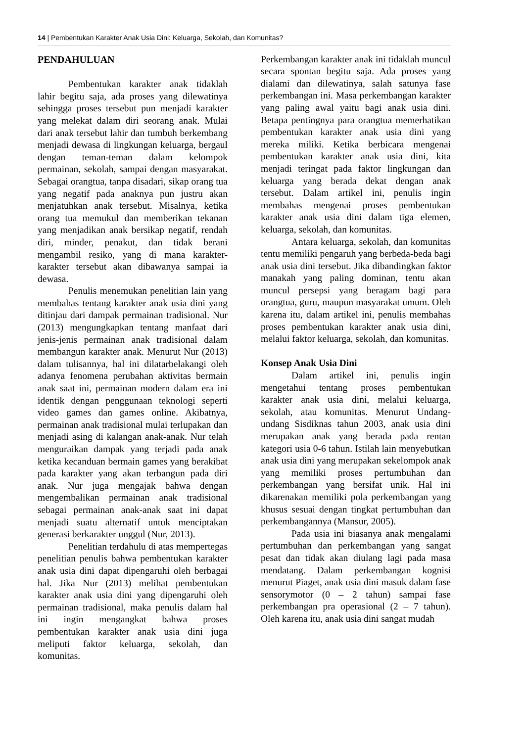14 | Pembentukan Karakter Anak Usia Dini: Keluarga, Sekolah, dan Komunitas?
PENDAHULUAN
Pembentukan karakter anak tidaklah lahir begitu saja, ada proses yang dilewatinya sehingga proses tersebut pun menjadi karakter yang melekat dalam diri seorang anak. Mulai dari anak tersebut lahir dan tumbuh berkembang menjadi dewasa di lingkungan keluarga, bergaul dengan teman-teman dalam kelompok permainan, sekolah, sampai dengan masyarakat. Sebagai orangtua, tanpa disadari, sikap orang tua yang negatif pada anaknya pun justru akan menjatuhkan anak tersebut. Misalnya, ketika orang tua memukul dan memberikan tekanan yang menjadikan anak bersikap negatif, rendah diri, minder, penakut, dan tidak berani mengambil resiko, yang di mana karakter-karakter tersebut akan dibawanya sampai ia dewasa.
Penulis menemukan penelitian lain yang membahas tentang karakter anak usia dini yang ditinjau dari dampak permainan tradisional. Nur (2013) mengungkapkan tentang manfaat dari jenis-jenis permainan anak tradisional dalam membangun karakter anak. Menurut Nur (2013) dalam tulisannya, hal ini dilatarbelakangi oleh adanya fenomena perubahan aktivitas bermain anak saat ini, permainan modern dalam era ini identik dengan penggunaan teknologi seperti video games dan games online. Akibatnya, permainan anak tradisional mulai terlupakan dan menjadi asing di kalangan anak-anak. Nur telah menguraikan dampak yang terjadi pada anak ketika kecanduan bermain games yang berakibat pada karakter yang akan terbangun pada diri anak. Nur juga mengajak bahwa dengan mengembalikan permainan anak tradisional sebagai permainan anak-anak saat ini dapat menjadi suatu alternatif untuk menciptakan generasi berkarakter unggul (Nur, 2013).
Penelitian terdahulu di atas mempertegas penelitian penulis bahwa pembentukan karakter anak usia dini dapat dipengaruhi oleh berbagai hal. Jika Nur (2013) melihat pembentukan karakter anak usia dini yang dipengaruhi oleh permainan tradisional, maka penulis dalam hal ini ingin mengangkat bahwa proses pembentukan karakter anak usia dini juga meliputi faktor keluarga, sekolah, dan komunitas.
Perkembangan karakter anak ini tidaklah muncul secara spontan begitu saja. Ada proses yang dialami dan dilewatinya, salah satunya fase perkembangan ini. Masa perkembangan karakter yang paling awal yaitu bagi anak usia dini. Betapa pentingnya para orangtua memerhatikan pembentukan karakter anak usia dini yang mereka miliki. Ketika berbicara mengenai pembentukan karakter anak usia dini, kita menjadi teringat pada faktor lingkungan dan keluarga yang berada dekat dengan anak tersebut. Dalam artikel ini, penulis ingin membahas mengenai proses pembentukan karakter anak usia dini dalam tiga elemen, keluarga, sekolah, dan komunitas.
Antara keluarga, sekolah, dan komunitas tentu memiliki pengaruh yang berbeda-beda bagi anak usia dini tersebut. Jika dibandingkan faktor manakah yang paling dominan, tentu akan muncul persepsi yang beragam bagi para orangtua, guru, maupun masyarakat umum. Oleh karena itu, dalam artikel ini, penulis membahas proses pembentukan karakter anak usia dini, melalui faktor keluarga, sekolah, dan komunitas.
Konsep Anak Usia Dini
Dalam artikel ini, penulis ingin mengetahui tentang proses pembentukan karakter anak usia dini, melalui keluarga, sekolah, atau komunitas. Menurut Undang-undang Sisdiknas tahun 2003, anak usia dini merupakan anak yang berada pada rentan kategori usia 0-6 tahun. Istilah lain menyebutkan anak usia dini yang merupakan sekelompok anak yang memiliki proses pertumbuhan dan perkembangan yang bersifat unik. Hal ini dikarenakan memiliki pola perkembangan yang khusus sesuai dengan tingkat pertumbuhan dan perkembangannya (Mansur, 2005).
Pada usia ini biasanya anak mengalami pertumbuhan dan perkembangan yang sangat pesat dan tidak akan diulang lagi pada masa mendatang. Dalam perkembangan kognisi menurut Piaget, anak usia dini masuk dalam fase sensorymotor (0 – 2 tahun) sampai fase perkembangan pra operasional (2 – 7 tahun). Oleh karena itu, anak usia dini sangat mudah